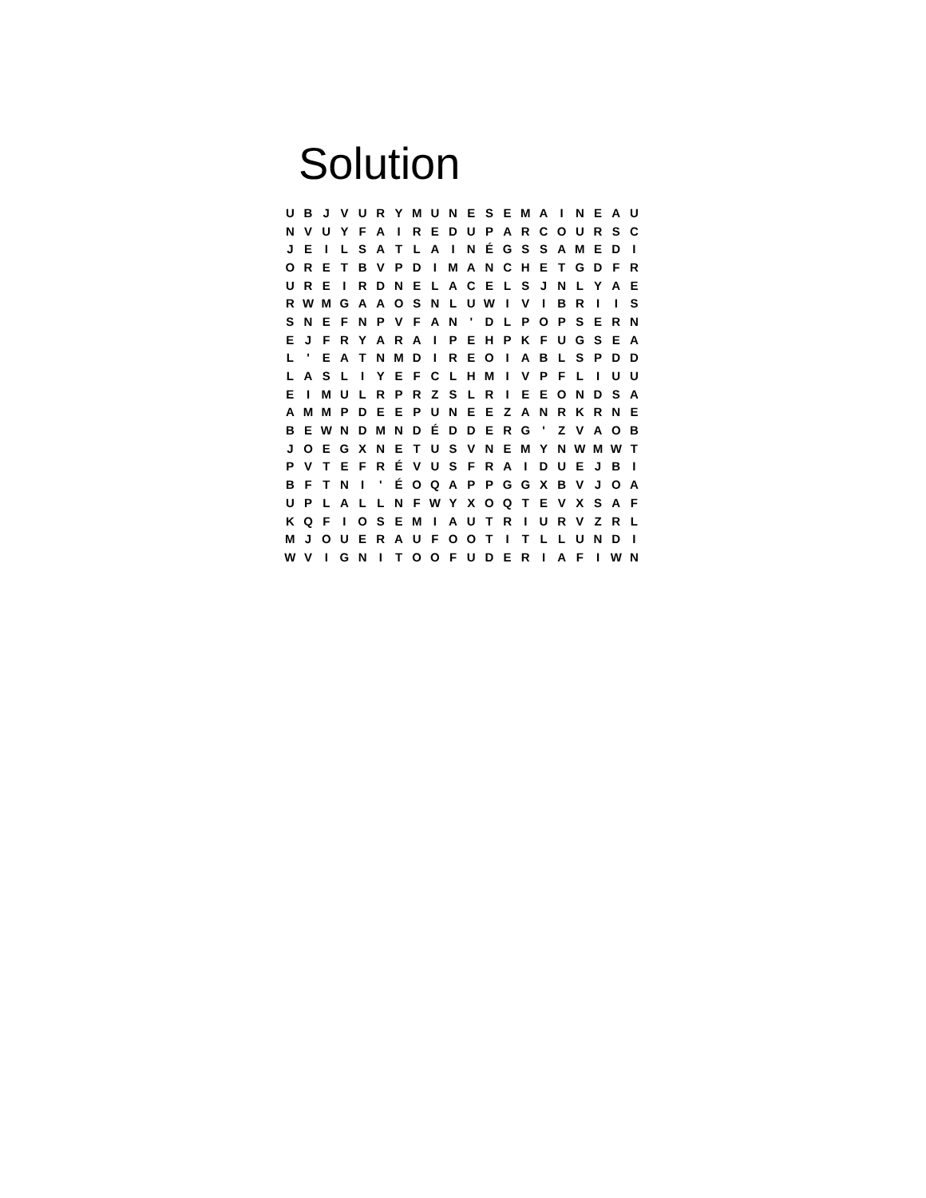Solution
| U | B | J | V | U | R | Y | M | U | N | E | S | E | M | A | I | N | E | A | U |
| N | V | U | Y | F | A | I | R | E | D | U | P | A | R | C | O | U | R | S | C |
| J | E | I | L | S | A | T | L | A | I | N | É | G | S | S | A | M | E | D | I |
| O | R | E | T | B | V | P | D | I | M | A | N | C | H | E | T | G | D | F | R |
| U | R | E | I | R | D | N | E | L | A | C | E | L | S | J | N | L | Y | A | E |
| R | W | M | G | A | A | O | S | N | L | U | W | I | V | I | B | R | I | I | S |
| S | N | E | F | N | P | V | F | A | N | ' | D | L | P | O | P | S | E | R | N |
| E | J | F | R | Y | A | R | A | I | P | E | H | P | K | F | U | G | S | E | A |
| L | ' | E | A | T | N | M | D | I | R | E | O | I | A | B | L | S | P | D | D |
| L | A | S | L | I | Y | E | F | C | L | H | M | I | V | P | F | L | I | U | U |
| E | I | M | U | L | R | P | R | Z | S | L | R | I | E | E | O | N | D | S | A |
| A | M | M | P | D | E | E | P | U | N | E | E | Z | A | N | R | K | R | N | E |
| B | E | W | N | D | M | N | D | É | D | D | E | R | G | ' | Z | V | A | O | B |
| J | O | E | G | X | N | E | T | U | S | V | N | E | M | Y | N | W | M | W | T |
| P | V | T | E | F | R | É | V | U | S | F | R | A | I | D | U | E | J | B | I |
| B | F | T | N | I | ' | É | O | Q | A | P | P | G | G | X | B | V | J | O | A |
| U | P | L | A | L | L | N | F | W | Y | X | O | Q | T | E | V | X | S | A | F |
| K | Q | F | I | O | S | E | M | I | A | U | T | R | I | U | R | V | Z | R | L |
| M | J | O | U | E | R | A | U | F | O | O | T | I | T | L | L | U | N | D | I |
| W | V | I | G | N | I | T | O | O | F | U | D | E | R | I | A | F | I | W | N |